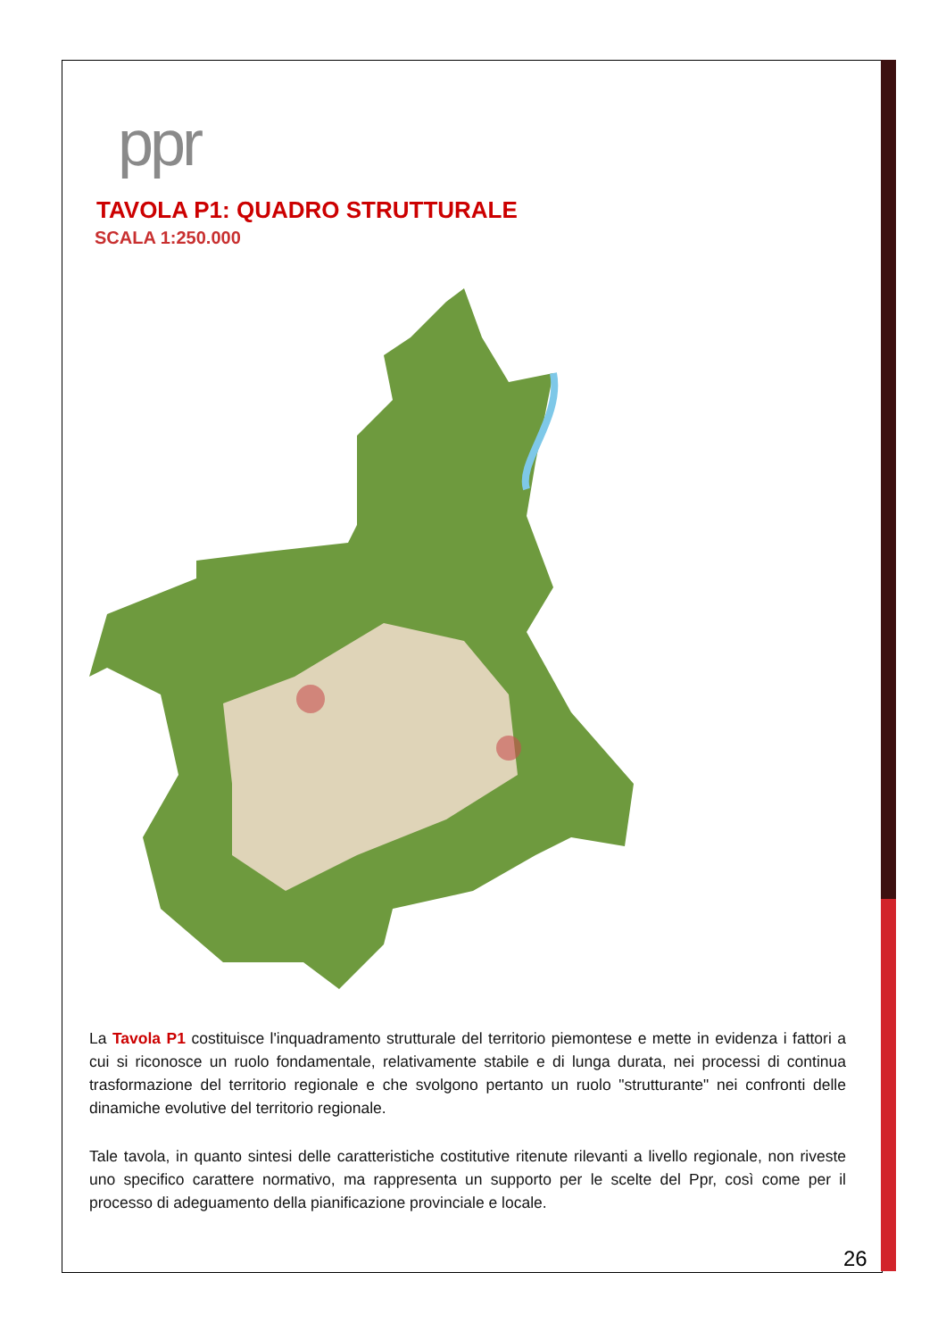ppr
TAVOLA P1: QUADRO STRUTTURALE
SCALA 1:250.000
La Tavola P1 costituisce l'inquadramento strutturale del territorio piemontese e mette in evidenza i fattori a cui si riconosce un ruolo fondamentale, relativamente stabile e di lunga durata, nei processi di continua trasformazione del territorio regionale e che svolgono pertanto un ruolo "strutturante" nei confronti delle dinamiche evolutive del territorio regionale.
Tale tavola, in quanto sintesi delle caratteristiche costitutive ritenute rilevanti a livello regionale, non riveste uno specifico carattere normativo, ma rappresenta un supporto per le scelte del Ppr, così come per il processo di adeguamento della pianificazione provinciale e locale.
26